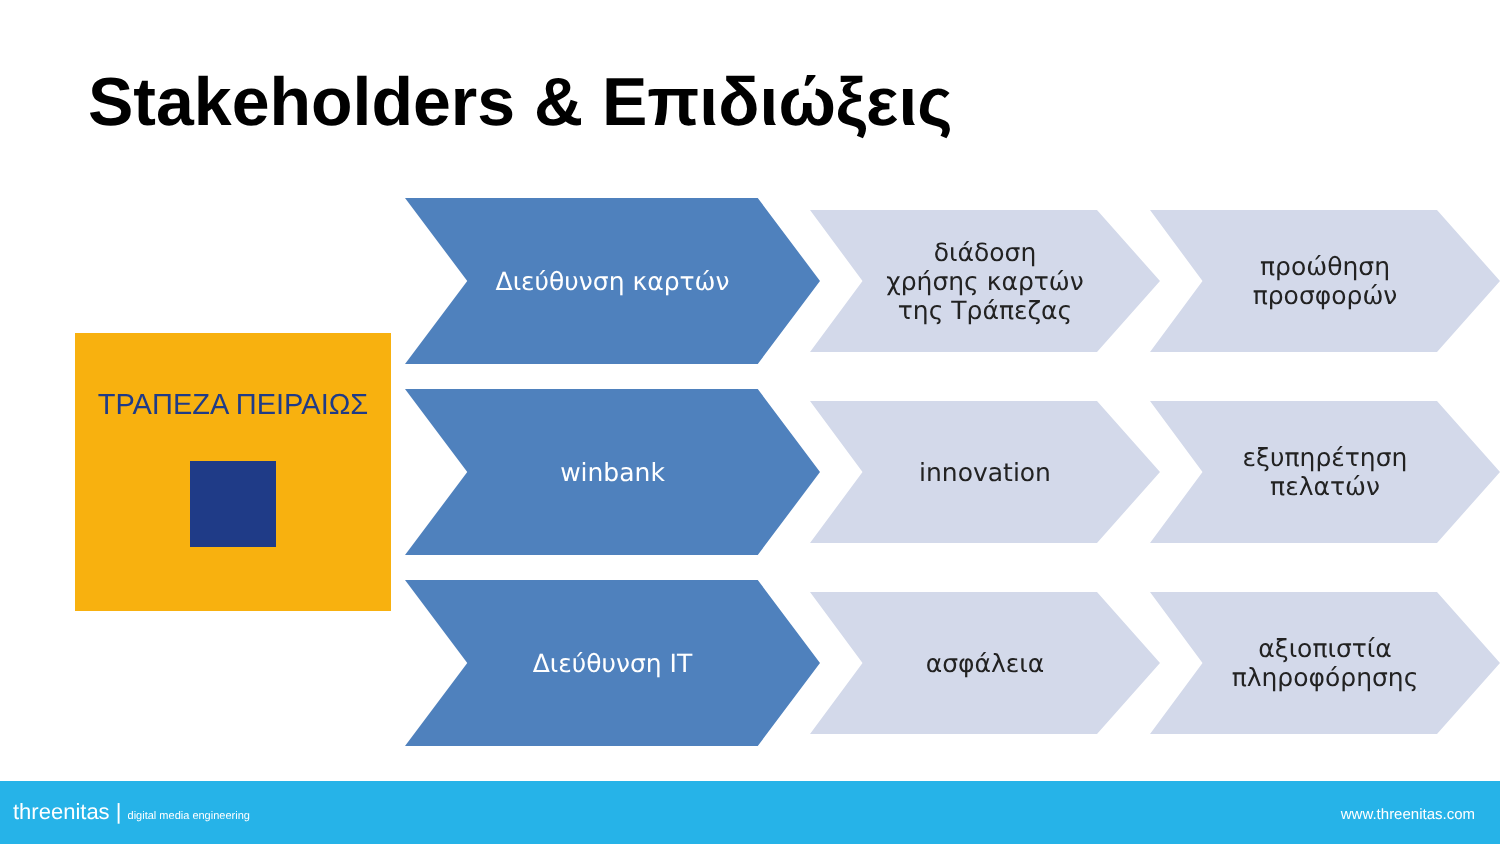Stakeholders & Επιδιώξεις
ΤΡΑΠΕΖΑ ΠΕΙΡΑΙΩΣ
Διεύθυνση καρτών
διάδοση
χρήσης καρτών
της Τράπεζας
προώθηση
προσφορών
winbank
innovation εξυπηρέτηση
πελατών
Διεύθυνση IT
ασφάλεια αξιοπιστία
πληροφόρησης
threenitas | digital media engineering www.threenitas.com